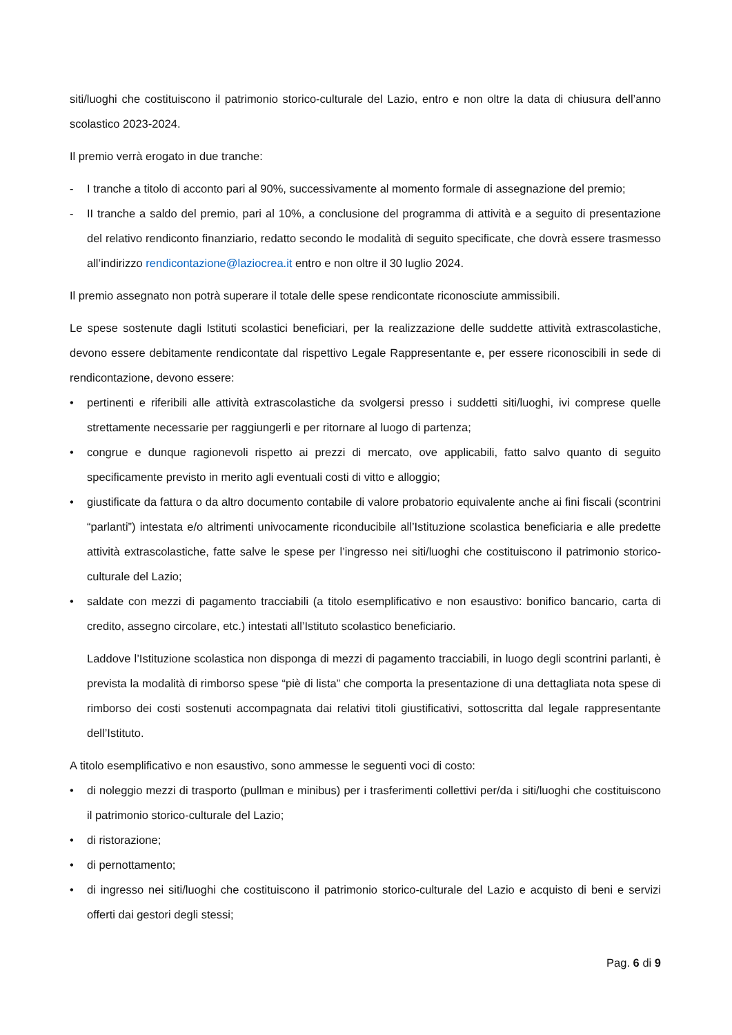siti/luoghi che costituiscono il patrimonio storico-culturale del Lazio, entro e non oltre la data di chiusura dell’anno scolastico 2023-2024.
Il premio verrà erogato in due tranche:
- I tranche a titolo di acconto pari al 90%, successivamente al momento formale di assegnazione del premio;
- II tranche a saldo del premio, pari al 10%, a conclusione del programma di attività e a seguito di presentazione del relativo rendiconto finanziario, redatto secondo le modalità di seguito specificate, che dovrà essere trasmesso all’indirizzo rendicontazione@laziocrea.it entro e non oltre il 30 luglio 2024.
Il premio assegnato non potrà superare il totale delle spese rendicontate riconosciute ammissibili.
Le spese sostenute dagli Istituti scolastici beneficiari, per la realizzazione delle suddette attività extrascolastiche, devono essere debitamente rendicontate dal rispettivo Legale Rappresentante e, per essere riconoscibili in sede di rendicontazione, devono essere:
• pertinenti e riferibili alle attività extrascolastiche da svolgersi presso i suddetti siti/luoghi, ivi comprese quelle strettamente necessarie per raggiungerli e per ritornare al luogo di partenza;
• congrue e dunque ragionevoli rispetto ai prezzi di mercato, ove applicabili, fatto salvo quanto di seguito specificamente previsto in merito agli eventuali costi di vitto e alloggio;
• giustificate da fattura o da altro documento contabile di valore probatorio equivalente anche ai fini fiscali (scontrini “parlanti”) intestata e/o altrimenti univocamente riconducibile all’Istituzione scolastica beneficiaria e alle predette attività extrascolastiche, fatte salve le spese per l’ingresso nei siti/luoghi che costituiscono il patrimonio storico-culturale del Lazio;
• saldate con mezzi di pagamento tracciabili (a titolo esemplificativo e non esaustivo: bonifico bancario, carta di credito, assegno circolare, etc.) intestati all’Istituto scolastico beneficiario.
Laddove l’Istituzione scolastica non disponga di mezzi di pagamento tracciabili, in luogo degli scontrini parlanti, è prevista la modalità di rimborso spese “piè di lista” che comporta la presentazione di una dettagliata nota spese di rimborso dei costi sostenuti accompagnata dai relativi titoli giustificativi, sottoscritta dal legale rappresentante dell’Istituto.
A titolo esemplificativo e non esaustivo, sono ammesse le seguenti voci di costo:
• di noleggio mezzi di trasporto (pullman e minibus) per i trasferimenti collettivi per/da i siti/luoghi che costituiscono il patrimonio storico-culturale del Lazio;
• di ristorazione;
• di pernottamento;
• di ingresso nei siti/luoghi che costituiscono il patrimonio storico-culturale del Lazio e acquisto di beni e servizi offerti dai gestori degli stessi;
Pag. 6 di 9